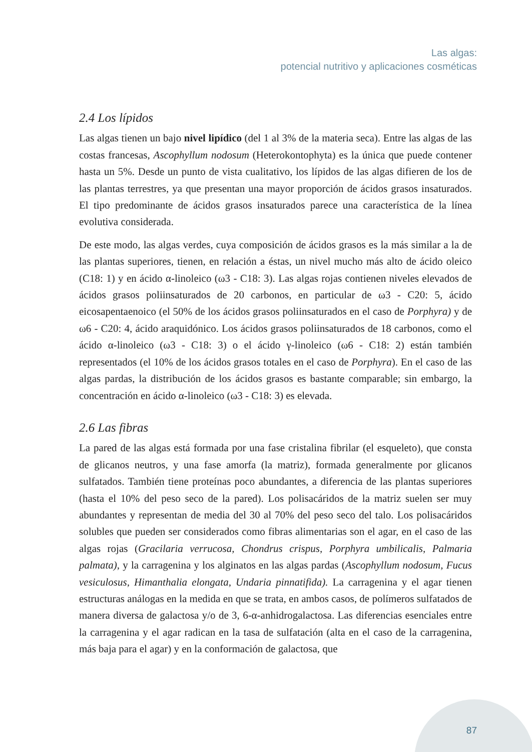Las algas:
potencial nutritivo y aplicaciones cosméticas
2.4 Los lípidos
Las algas tienen un bajo nivel lipídico (del 1 al 3% de la materia seca). Entre las algas de las costas francesas, Ascophyllum nodosum (Heterokontophyta) es la única que puede contener hasta un 5%. Desde un punto de vista cualitativo, los lípidos de las algas difieren de los de las plantas terrestres, ya que presentan una mayor proporción de ácidos grasos insaturados. El tipo predominante de ácidos grasos insaturados parece una característica de la línea evolutiva considerada.
De este modo, las algas verdes, cuya composición de ácidos grasos es la más similar a la de las plantas superiores, tienen, en relación a éstas, un nivel mucho más alto de ácido oleico (C18: 1) y en ácido α-linoleico (ω3 - C18: 3). Las algas rojas contienen niveles elevados de ácidos grasos poliinsaturados de 20 carbonos, en particular de ω3 - C20: 5, ácido eicosapentaenoico (el 50% de los ácidos grasos poliinsaturados en el caso de Porphyra) y de ω6 - C20: 4, ácido araquidónico. Los ácidos grasos poliinsaturados de 18 carbonos, como el ácido α-linoleico (ω3 - C18: 3) o el ácido γ-linoleico (ω6 - C18: 2) están también representados (el 10% de los ácidos grasos totales en el caso de Porphyra). En el caso de las algas pardas, la distribución de los ácidos grasos es bastante comparable; sin embargo, la concentración en ácido α-linoleico (ω3 - C18: 3) es elevada.
2.6 Las fibras
La pared de las algas está formada por una fase cristalina fibrilar (el esqueleto), que consta de glicanos neutros, y una fase amorfa (la matriz), formada generalmente por glicanos sulfatados. También tiene proteínas poco abundantes, a diferencia de las plantas superiores (hasta el 10% del peso seco de la pared). Los polisacáridos de la matriz suelen ser muy abundantes y representan de media del 30 al 70% del peso seco del talo. Los polisacáridos solubles que pueden ser considerados como fibras alimentarias son el agar, en el caso de las algas rojas (Gracilaria verrucosa, Chondrus crispus, Porphyra umbilicalis, Palmaria palmata), y la carragenina y los alginatos en las algas pardas (Ascophyllum nodosum, Fucus vesiculosus, Himanthalia elongata, Undaria pinnatifida). La carragenina y el agar tienen estructuras análogas en la medida en que se trata, en ambos casos, de polímeros sulfatados de manera diversa de galactosa y/o de 3, 6-α-anhidrogalactosa. Las diferencias esenciales entre la carragenina y el agar radican en la tasa de sulfatación (alta en el caso de la carragenina, más baja para el agar) y en la conformación de galactosa, que
87